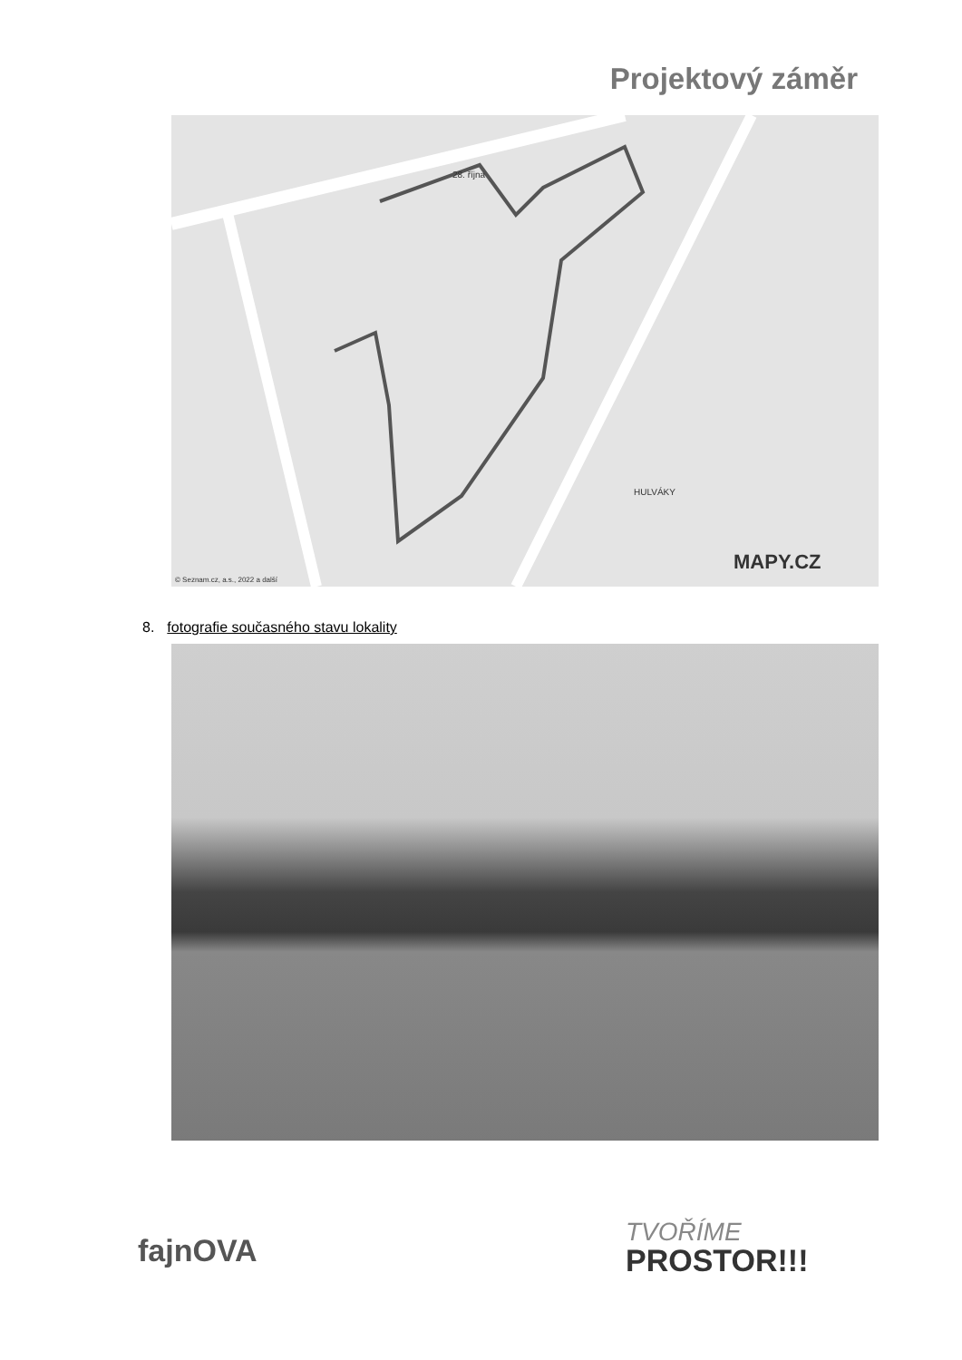Projektový záměr
28. října
HULVÁKY
MAPY.CZ
© Seznam.cz, a.s., 2022 a další
8. fotografie současného stavu lokality
fajnOVA TVOŘÍME
PROSTOR!!!